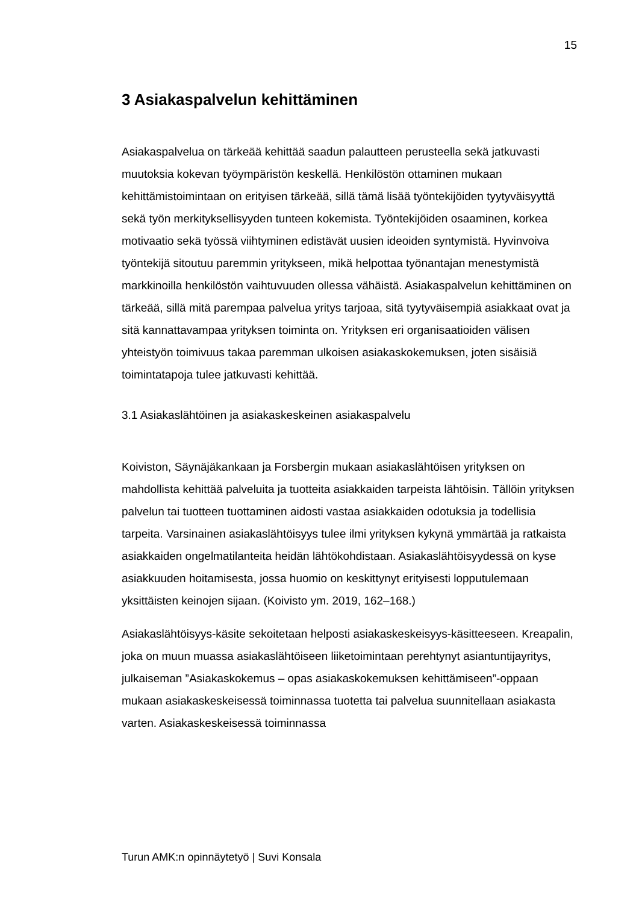15
3 Asiakaspalvelun kehittäminen
Asiakaspalvelua on tärkeää kehittää saadun palautteen perusteella sekä jatkuvasti muutoksia kokevan työympäristön keskellä. Henkilöstön ottaminen mukaan kehittämistoimintaan on erityisen tärkeää, sillä tämä lisää työntekijöiden tyytyväisyyttä sekä työn merkityksellisyyden tunteen kokemista. Työntekijöiden osaaminen, korkea motivaatio sekä työssä viihtyminen edistävät uusien ideoiden syntymistä. Hyvinvoiva työntekijä sitoutuu paremmin yritykseen, mikä helpottaa työnantajan menestymistä markkinoilla henkilöstön vaihtuvuuden ollessa vähäistä. Asiakaspalvelun kehittäminen on tärkeää, sillä mitä parempaa palvelua yritys tarjoaa, sitä tyytyväisempiä asiakkaat ovat ja sitä kannattavampaa yrityksen toiminta on. Yrityksen eri organisaatioiden välisen yhteistyön toimivuus takaa paremman ulkoisen asiakaskokemuksen, joten sisäisiä toimintatapoja tulee jatkuvasti kehittää.
3.1 Asiakaslähtöinen ja asiakaskeskeinen asiakaspalvelu
Koiviston, Säynäjäkankaan ja Forsbergin mukaan asiakaslähtöisen yrityksen on mahdollista kehittää palveluita ja tuotteita asiakkaiden tarpeista lähtöisin. Tällöin yrityksen palvelun tai tuotteen tuottaminen aidosti vastaa asiakkaiden odotuksia ja todellisia tarpeita. Varsinainen asiakaslähtöisyys tulee ilmi yrityksen kykynä ymmärtää ja ratkaista asiakkaiden ongelmatilanteita heidän lähtökohdistaan. Asiakaslähtöisyydessä on kyse asiakkuuden hoitamisesta, jossa huomio on keskittynyt erityisesti lopputulemaan yksittäisten keinojen sijaan. (Koivisto ym. 2019, 162–168.)
Asiakaslähtöisyys-käsite sekoitetaan helposti asiakaskeskeisyys-käsitteeseen. Kreapalin, joka on muun muassa asiakaslähtöiseen liiketoimintaan perehtynyt asiantuntijayritys, julkaiseman ”Asiakaskokemus – opas asiakaskokemuksen kehittämiseen”-oppaan mukaan asiakaskeskeisessä toiminnassa tuotetta tai palvelua suunnitellaan asiakasta varten. Asiakaskeskeisessä toiminnassa
Turun AMK:n opinnäytetyö | Suvi Konsala